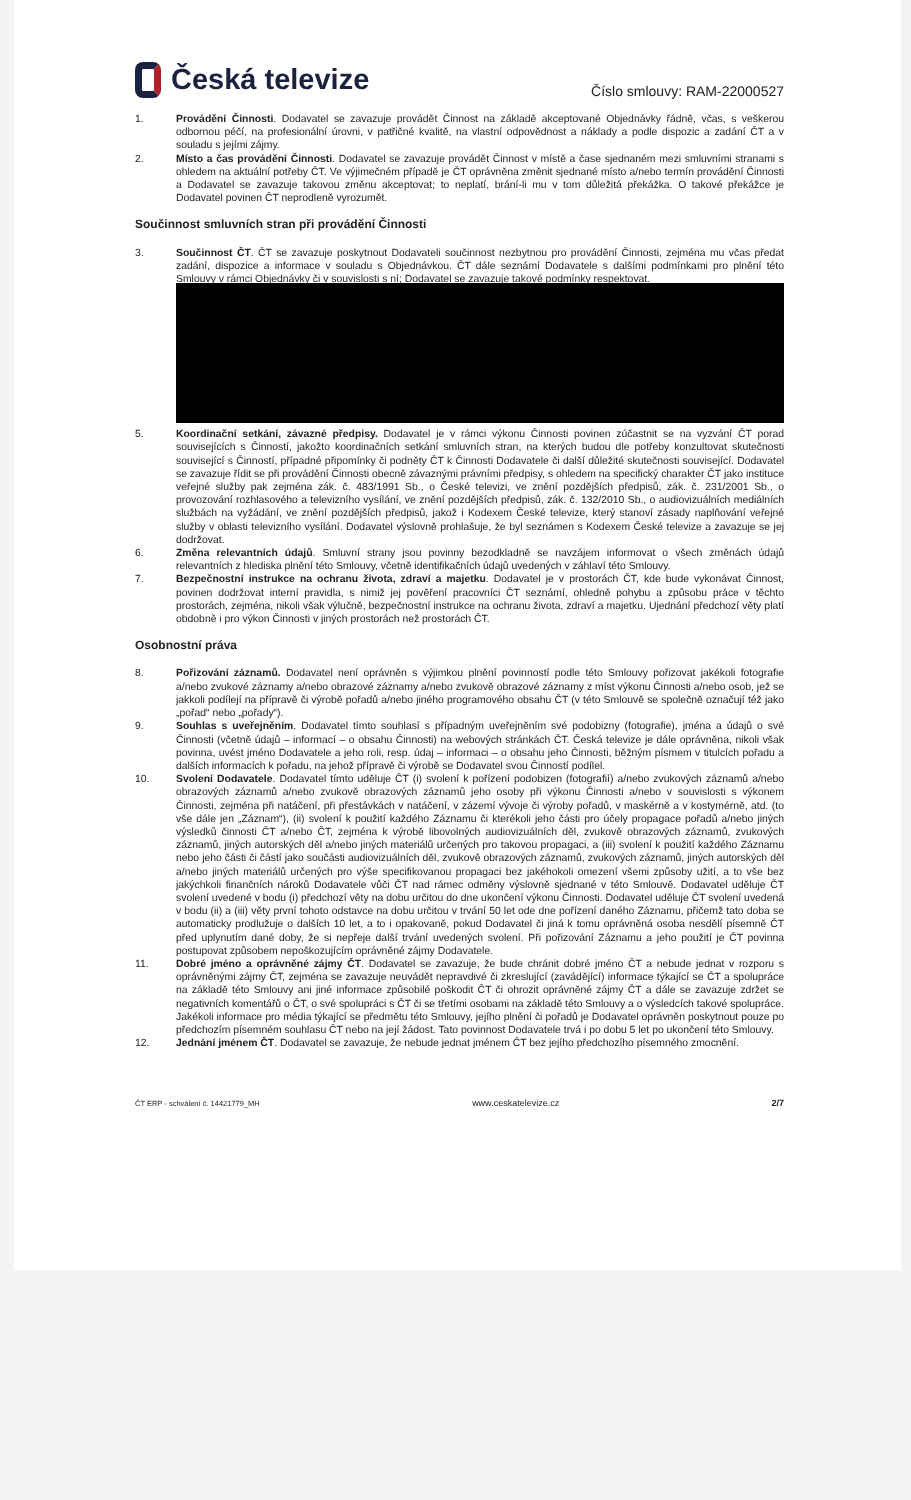Česká televize
Číslo smlouvy: RAM-22000527
1. Provádění Činnosti. Dodavatel se zavazuje provádět Činnost na základě akceptované Objednávky řádně, včas, s veškerou odbornou péčí, na profesionální úrovni, v patřičné kvalitě, na vlastní odpovědnost a náklady a podle dispozic a zadání ČT a v souladu s jejími zájmy.
2. Místo a čas provádění Činnosti. Dodavatel se zavazuje provádět Činnost v místě a čase sjednaném mezi smluvními stranami s ohledem na aktuální potřeby ČT. Ve výjimečném případě je ČT oprávněna změnit sjednané místo a/nebo termín provádění Činnosti a Dodavatel se zavazuje takovou změnu akceptovat; to neplatí, brání-li mu v tom důležitá překážka. O takové překážce je Dodavatel povinen ČT neprodleně vyrozumět.
Součinnost smluvních stran při provádění Činnosti
3. Součinnost ČT. ČT se zavazuje poskytnout Dodavateli součinnost nezbytnou pro provádění Činnosti, zejména mu včas předat zadání, dispozice a informace v souladu s Objednávkou. ČT dále seznámí Dodavatele s dalšími podmínkami pro plnění této Smlouvy v rámci Objednávky či v souvislosti s ní; Dodavatel se zavazuje takové podmínky respektovat.
5. Koordinační setkání, závazné předpisy. Dodavatel je v rámci výkonu Činnosti povinen zúčastnit se na vyzvání ČT porad souvisejících s Činností, jakožto koordinačních setkání smluvních stran, na kterých budou dle potřeby konzultovat skutečnosti související s Činností, případné připomínky či podněty ČT k Činnosti Dodavatele či další důležité skutečnosti související. Dodavatel se zavazuje řídit se při provádění Činnosti obecně závaznými právními předpisy, s ohledem na specifický charakter ČT jako instituce veřejné služby pak zejména zák. č. 483/1991 Sb., o České televizi, ve znění pozdějších předpisů, zák. č. 231/2001 Sb., o provozování rozhlasového a televizního vysílání, ve znění pozdějších předpisů, zák. č. 132/2010 Sb., o audiovizuálních mediálních službách na vyžádání, ve znění pozdějších předpisů, jakož i Kodexem České televize, který stanoví zásady naplňování veřejné služby v oblasti televizního vysílání. Dodavatel výslovně prohlašuje, že byl seznámen s Kodexem České televize a zavazuje se jej dodržovat.
6. Změna relevantních údajů. Smluvní strany jsou povinny bezodkladně se navzájem informovat o všech změnách údajů relevantních z hlediska plnění této Smlouvy, včetně identifikačních údajů uvedených v záhlaví této Smlouvy.
7. Bezpečnostní instrukce na ochranu života, zdraví a majetku. Dodavatel je v prostorách ČT, kde bude vykonávat Činnost, povinen dodržovat interní pravidla, s nimiž jej pověření pracovníci ČT seznámí, ohledně pohybu a způsobu práce v těchto prostorách, zejména, nikoli však výlučně, bezpečnostní instrukce na ochranu života, zdraví a majetku. Ujednání předchozí věty platí obdobně i pro výkon Činnosti v jiných prostorách než prostorách ČT.
Osobnostní práva
8. Pořizování záznamů. Dodavatel není oprávněn s výjimkou plnění povinností podle této Smlouvy pořizovat jakékoli fotografie a/nebo zvukové záznamy a/nebo obrazové záznamy a/nebo zvukově obrazové záznamy z míst výkonu Činnosti a/nebo osob, jež se jakkoli podílejí na přípravě či výrobě pořadů a/nebo jiného programového obsahu ČT (v této Smlouvě se společně označují též jako „pořad“ nebo „pořady“).
9. Souhlas s uveřejněním. Dodavatel tímto souhlasí s případným uveřejněním své podobizny (fotografie), jména a údajů o své Činnosti (včetně údajů – informací – o obsahu Činnosti) na webových stránkách ČT. Česká televize je dále oprávněna, nikoli však povinna, uvést jméno Dodavatele a jeho roli, resp. údaj – informaci – o obsahu jeho Činnosti, běžným písmem v titulcích pořadu a dalších informacích k pořadu, na jehož přípravě či výrobě se Dodavatel svou Činností podílel.
10. Svolení Dodavatele. Dodavatel tímto uděluje ČT (i) svolení k pořízení podobizen (fotografií) a/nebo zvukových záznamů a/nebo obrazových záznamů a/nebo zvukově obrazových záznamů jeho osoby při výkonu Činnosti a/nebo v souvislosti s výkonem Činnosti, zejména při natáčení, při přestávkách v natáčení, v zázemí vývoje či výroby pořadů, v maskérně a v kostymérně, atd. (to vše dále jen „Záznam“), (ii) svolení k použití každého Záznamu či kterékoli jeho části pro účely propagace pořadů a/nebo jiných výsledků činnosti ČT a/nebo ČT, zejména k výrobě libovolných audiovizuálních děl, zvukově obrazových záznamů, zvukových záznamů, jiných autorských děl a/nebo jiných materiálů určených pro takovou propagaci, a (iii) svolení k použití každého Záznamu nebo jeho části či částí jako součásti audiovizuálních děl, zvukově obrazových záznamů, zvukových záznamů, jiných autorských děl a/nebo jiných materiálů určených pro výše specifikovanou propagaci bez jakéhokoli omezení všemi způsoby užití, a to vše bez jakýchkoli finančních nároků Dodavatele vůči ČT nad rámec odměny výslovně sjednané v této Smlouvě. Dodavatel uděluje ČT svolení uvedené v bodu (i) předchozí věty na dobu určitou do dne ukončení výkonu Činnosti. Dodavatel uděluje ČT svolení uvedená v bodu (ii) a (iii) věty první tohoto odstavce na dobu určitou v trvání 50 let ode dne pořízení daného Záznamu, přičemž tato doba se automaticky prodlužuje o dalších 10 let, a to i opakovaně, pokud Dodavatel či jiná k tomu oprávněná osoba nesdělí písemně ČT před uplynutím dané doby, že si nepřeje další trvání uvedených svolení. Při pořizování Záznamu a jeho použití je ČT povinna postupovat způsobem nepoškozujícím oprávněné zájmy Dodavatele.
11. Dobré jméno a oprávněné zájmy ČT. Dodavatel se zavazuje, že bude chránit dobré jméno ČT a nebude jednat v rozporu s oprávněnými zájmy ČT, zejména se zavazuje neuvádět nepravdivé či zkreslující (zavádějící) informace týkající se ČT a spolupráce na základě této Smlouvy ani jiné informace způsobilé poškodit ČT či ohrozit oprávněné zájmy ČT a dále se zavazuje zdržet se negativních komentářů o ČT, o své spolupráci s ČT či se třetími osobami na základě této Smlouvy a o výsledcích takové spolupráce. Jakékoli informace pro média týkající se předmětu této Smlouvy, jejího plnění či pořadů je Dodavatel oprávněn poskytnout pouze po předchozím písemném souhlasu ČT nebo na její žádost. Tato povinnost Dodavatele trvá i po dobu 5 let po ukončení této Smlouvy.
12. Jednání jménem ČT. Dodavatel se zavazuje, že nebude jednat jménem ČT bez jejího předchozího písemného zmocnění.
ČT ERP - schválení č. 14421779_MH www.ceskatelevize.cz 2/7